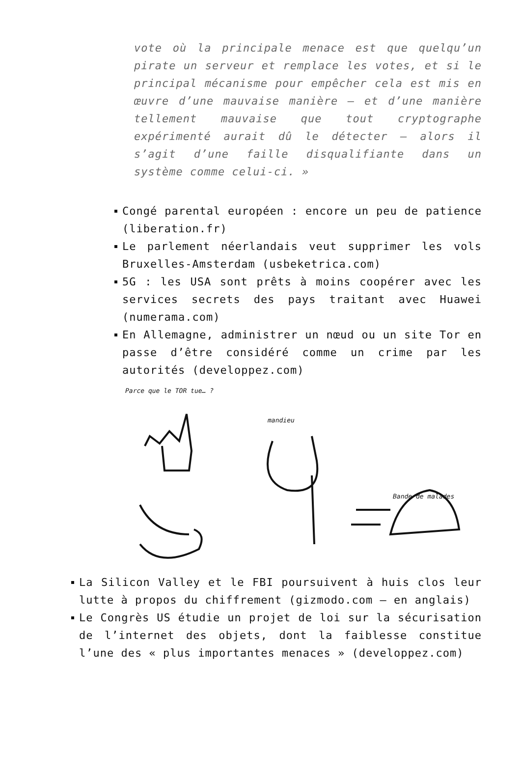vote où la principale menace est que quelqu’un pirate un serveur et remplace les votes, et si le principal mécanisme pour empêcher cela est mis en œuvre d’une mauvaise manière – et d’une manière tellement mauvaise que tout cryptographe expérimenté aurait dû le détecter – alors il s’agit d’une faille disqualifiante dans un système comme celui-ci. »
Congé parental européen : encore un peu de patience (liberation.fr)
Le parlement néerlandais veut supprimer les vols Bruxelles-Amsterdam (usbeketrica.com)
5G : les USA sont prêts à moins coopérer avec les services secrets des pays traitant avec Huawei (numerama.com)
En Allemagne, administrer un nœud ou un site Tor en passe d’être considéré comme un crime par les autorités (developpez.com)
Parce que le TOR tue… ?
mandieu
Bande de malades
La Silicon Valley et le FBI poursuivent à huis clos leur lutte à propos du chiffrement (gizmodo.com – en anglais)
Le Congrès US étudie un projet de loi sur la sécurisation de l’internet des objets, dont la faiblesse constitue l’une des « plus importantes menaces » (developpez.com)